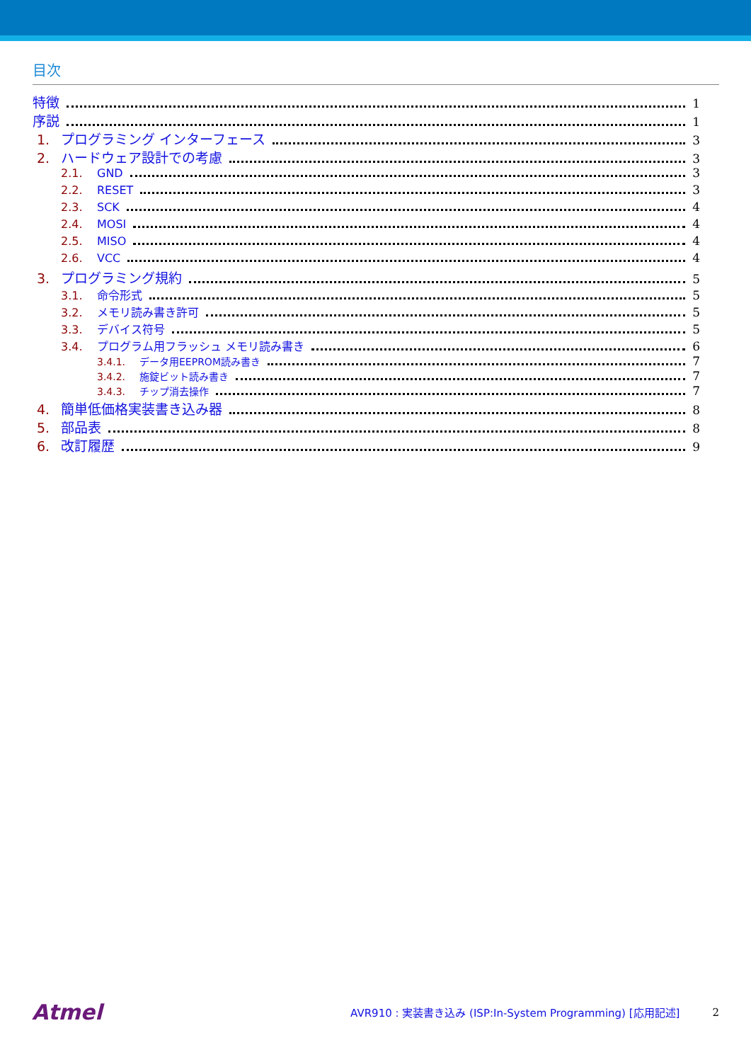目次
特徴 1
序説 1
1. プログラミング インターフェース 3
2. ハードウェア設計での考慮 3
2.1. GND 3
2.2. RESET 3
2.3. SCK 4
2.4. MOSI 4
2.5. MISO 4
2.6. VCC 4
3. プログラミング規約 5
3.1. 命令形式 5
3.2. メモリ読み書き許可 5
3.3. デバイス符号 5
3.4. プログラム用フラッシュ メモリ読み書き 6
3.4.1. データ用EEPROM読み書き 7
3.4.2. 施錠ビット読み書き 7
3.4.3. チップ消去操作 7
4. 簡単低価格実装書き込み器 8
5. 部品表 8
6. 改訂履歴 9
Atmel AVR910 : 実装書き込み (ISP:In-System Programming) [応用記述] 2